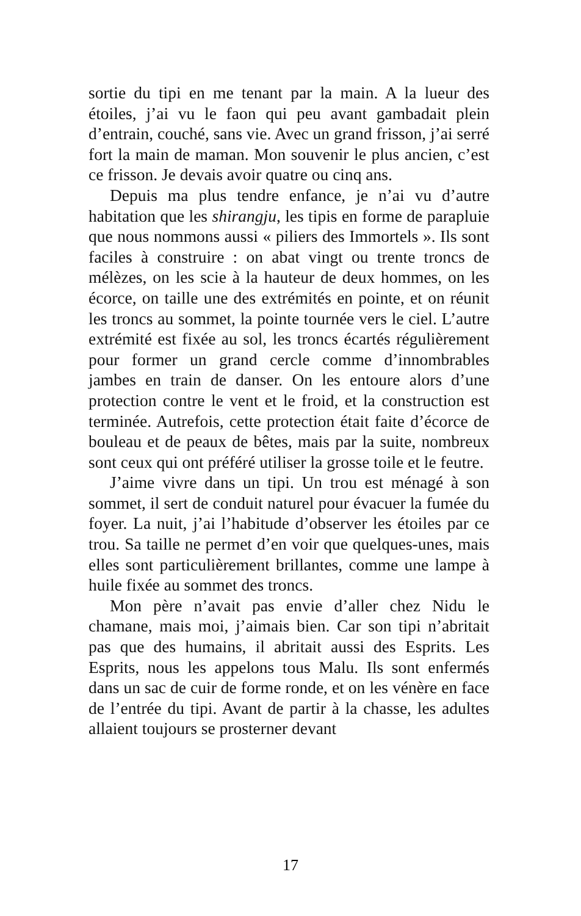sortie du tipi en me tenant par la main. A la lueur des étoiles, j’ai vu le faon qui peu avant gambadait plein d’entrain, couché, sans vie. Avec un grand frisson, j’ai serré fort la main de maman. Mon souvenir le plus ancien, c’est ce frisson. Je devais avoir quatre ou cinq ans.
Depuis ma plus tendre enfance, je n’ai vu d’autre habitation que les shirangju, les tipis en forme de para­pluie que nous nommons aussi « piliers des Immor­tels ». Ils sont faciles à construire : on abat vingt ou trente troncs de mélèzes, on les scie à la hauteur de deux hommes, on les écorce, on taille une des extrémités en pointe, et on réunit les troncs au sommet, la pointe tournée vers le ciel. L’autre extrémité est fixée au sol, les troncs écartés régulièrement pour former un grand cercle comme d’innombrables jambes en train de danser. On les entoure alors d’une protection contre le vent et le froid, et la construction est terminée. Autre­fois, cette protection était faite d’écorce de bouleau et de peaux de bêtes, mais par la suite, nombreux sont ceux qui ont préféré utiliser la grosse toile et le feutre.
J’aime vivre dans un tipi. Un trou est ménagé à son sommet, il sert de conduit naturel pour évacuer la fumée du foyer. La nuit, j’ai l’habitude d’observer les étoiles par ce trou. Sa taille ne permet d’en voir que quelques-unes, mais elles sont particulièrement bril­lantes, comme une lampe à huile fixée au sommet des troncs.
Mon père n’avait pas envie d’aller chez Nidu le chamane, mais moi, j’aimais bien. Car son tipi n’abri­tait pas que des humains, il abritait aussi des Esprits. Les Esprits, nous les appelons tous Malu. Ils sont enfermés dans un sac de cuir de forme ronde, et on les vénère en face de l’entrée du tipi. Avant de partir à la chasse, les adultes allaient toujours se prosterner devant
17